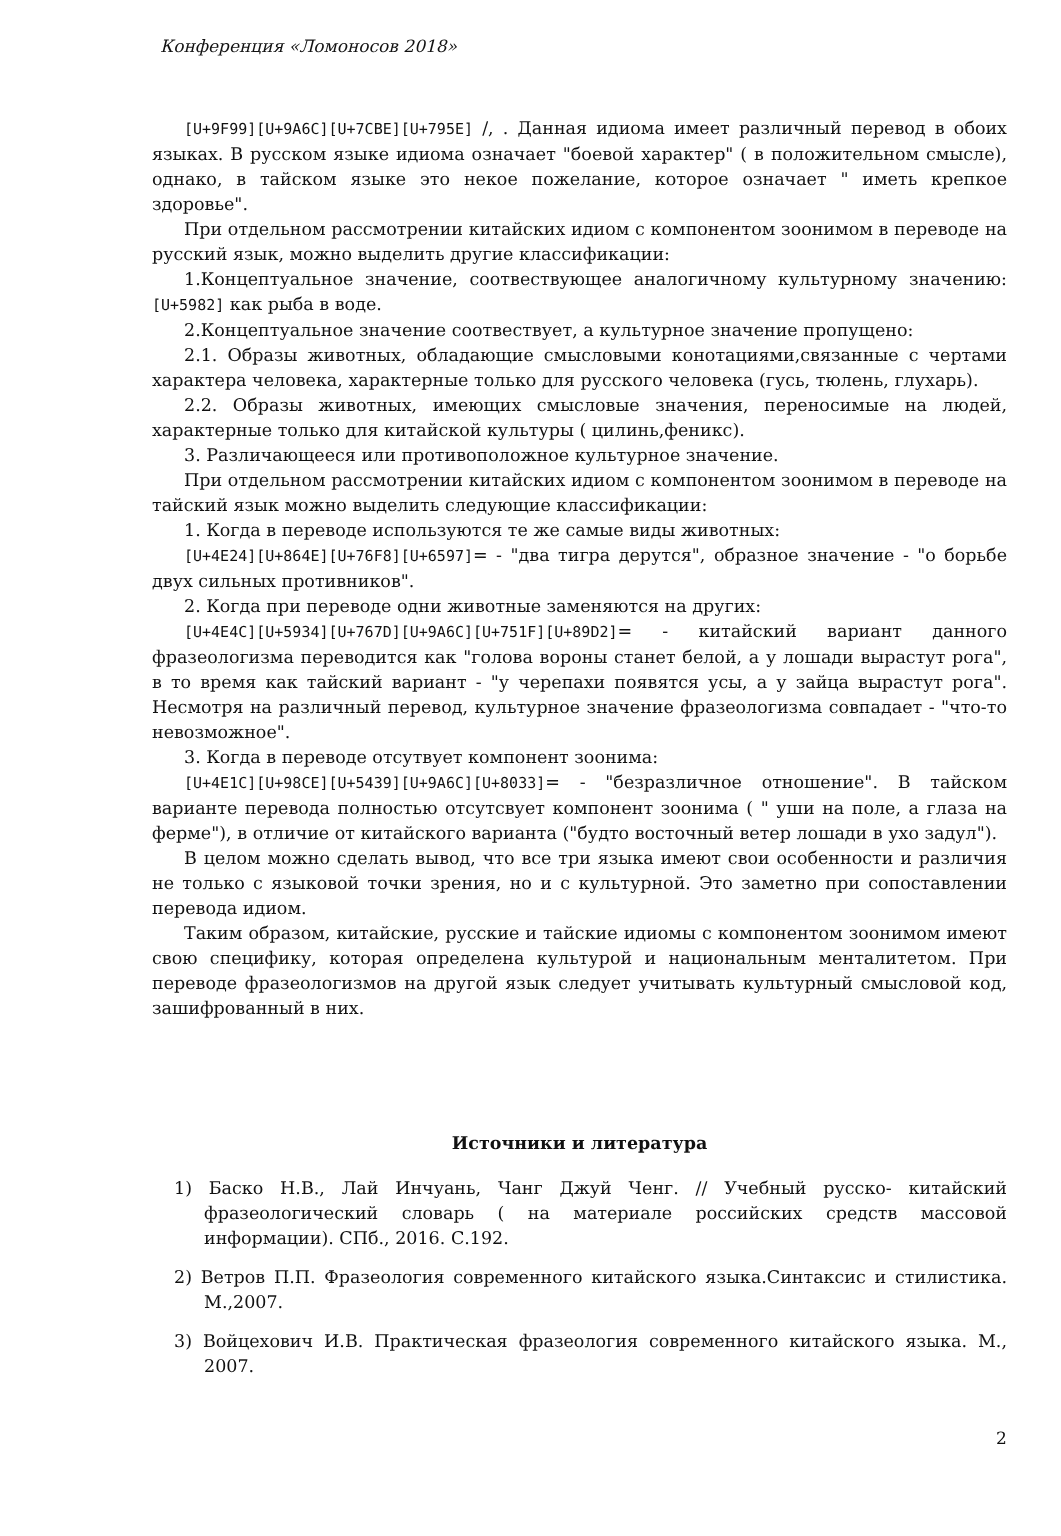Конференция «Ломоносов 2018»
[U+9F99][U+9A6C][U+7CBE][U+795E] /, . Данная идиома имеет различный перевод в обоих языках. В русском языке идиома означает "боевой характер" ( в положительном смысле), однако, в тайском языке это некое пожелание, которое означает " иметь крепкое здоровье".
При отдельном рассмотрении китайских идиом с компонентом зоонимом в переводе на русский язык, можно выделить другие классификации:
1.Концептуальное значение, соотвествующее аналогичному культурному значению: [U+5982] как рыба в воде.
2.Концептуальное значение соотвествует, а культурное значение пропущено:
2.1. Образы животных, обладающие смысловыми конотациями,связанные с чертами характера человека, характерные только для русского человека (гусь, тюлень, глухарь).
2.2. Образы животных, имеющих смысловые значения, переносимые на людей, характерные только для китайской культуры ( цилинь,феникс).
3. Различающееся или противоположное культурное значение.
При отдельном рассмотрении китайских идиом с компонентом зоонимом в переводе на тайский язык можно выделить следующие классификации:
1. Когда в переводе используются те же самые виды животных:
[U+4E24][U+864E][U+76F8][U+6597]= - "два тигра дерутся", образное значение - "о борьбе двух сильных противников".
2. Когда при переводе одни животные заменяются на других:
[U+4E4C][U+5934][U+767D][U+9A6C][U+751F][U+89D2]= - китайский вариант данного фразеологизма переводится как "голова вороны станет белой, а у лошади вырастут рога", в то время как тайский вариант - "у черепахи появятся усы, а у зайца вырастут рога". Несмотря на различный перевод, культурное значение фразеологизма совпадает - "что-то невозможное".
3. Когда в переводе отсутвует компонент зоонима:
[U+4E1C][U+98CE][U+5439][U+9A6C][U+8033]= - "безразличное отношение". В тайском варианте перевода полностью отсутсвует компонент зоонима ( " уши на поле, а глаза на ферме"), в отличие от китайского варианта ("будто восточный ветер лошади в ухо задул").
В целом можно сделать вывод, что все три языка имеют свои особенности и различия не только с языковой точки зрения, но и с культурной. Это заметно при сопоставлении перевода идиом.
Таким образом, китайские, русские и тайские идиомы с компонентом зоонимом имеют свою специфику, которая определена культурой и национальным менталитетом. При переводе фразеологизмов на другой язык следует учитывать культурный смысловой код, зашифрованный в них.
Источники и литература
1) Баско Н.В., Лай Инчуань, Чанг Джуй Ченг. // Учебный русско- китайский фразеологический словарь ( на материале российских средств массовой информации). СПб., 2016. С.192.
2) Ветров П.П. Фразеология современного китайского языка.Синтаксис и стилистика. М.,2007.
3) Войцехович И.В. Практическая фразеология современного китайского языка. М., 2007.
2